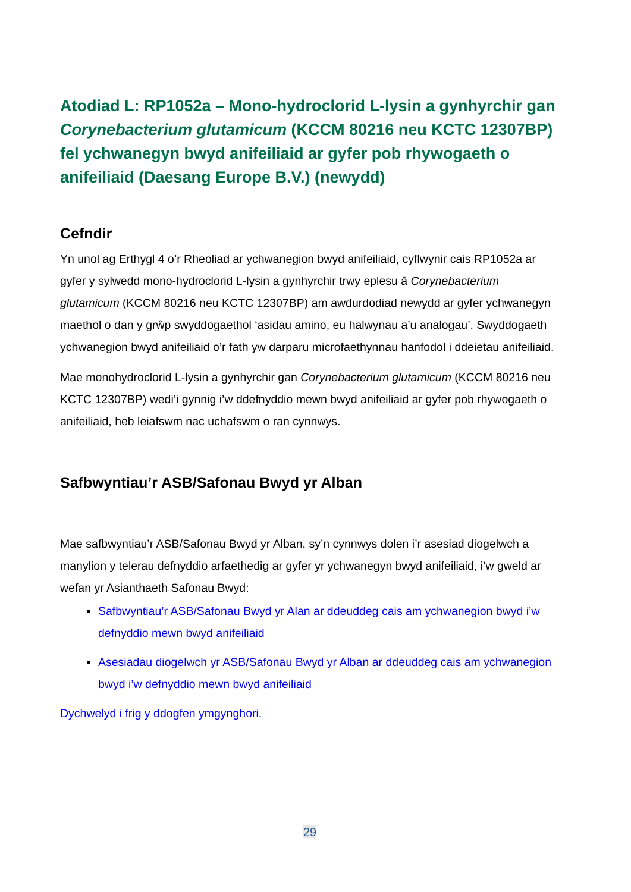Atodiad L: RP1052a – Mono-hydroclorid L-lysin a gynhyrchir gan Corynebacterium glutamicum (KCCM 80216 neu KCTC 12307BP) fel ychwanegyn bwyd anifeiliaid ar gyfer pob rhywogaeth o anifeiliaid (Daesang Europe B.V.) (newydd)
Cefndir
Yn unol ag Erthygl 4 o’r Rheoliad ar ychwanegion bwyd anifeiliaid, cyflwynir cais RP1052a ar gyfer y sylwedd mono-hydroclorid L-lysin a gynhyrchir trwy eplesu â Corynebacterium glutamicum (KCCM 80216 neu KCTC 12307BP) am awdurdodiad newydd ar gyfer ychwanegyn maethol o dan y grŵp swyddogaethol ‘asidau amino, eu halwynau a’u analogau’. Swyddogaeth ychwanegion bwyd anifeiliaid o’r fath yw darparu microfaethynnau hanfodol i ddeietau anifeiliaid.
Mae monohydroclorid L-lysin a gynhyrchir gan Corynebacterium glutamicum (KCCM 80216 neu KCTC 12307BP) wedi’i gynnig i’w ddefnyddio mewn bwyd anifeiliaid ar gyfer pob rhywogaeth o anifeiliaid, heb leiafswm nac uchafswm o ran cynnwys.
Safbwyntiau’r ASB/Safonau Bwyd yr Alban
Mae safbwyntiau’r ASB/Safonau Bwyd yr Alban, sy’n cynnwys dolen i’r asesiad diogelwch a manylion y telerau defnyddio arfaethedig ar gyfer yr ychwanegyn bwyd anifeiliaid, i’w gweld ar wefan yr Asianthaeth Safonau Bwyd:
Safbwyntiau’r ASB/Safonau Bwyd yr Alan ar ddeuddeg cais am ychwanegion bwyd i’w defnyddio mewn bwyd anifeiliaid
Asesiadau diogelwch yr ASB/Safonau Bwyd yr Alban ar ddeuddeg cais am ychwanegion bwyd i’w defnyddio mewn bwyd anifeiliaid
Dychwelyd i frig y ddogfen ymgynghori.
29